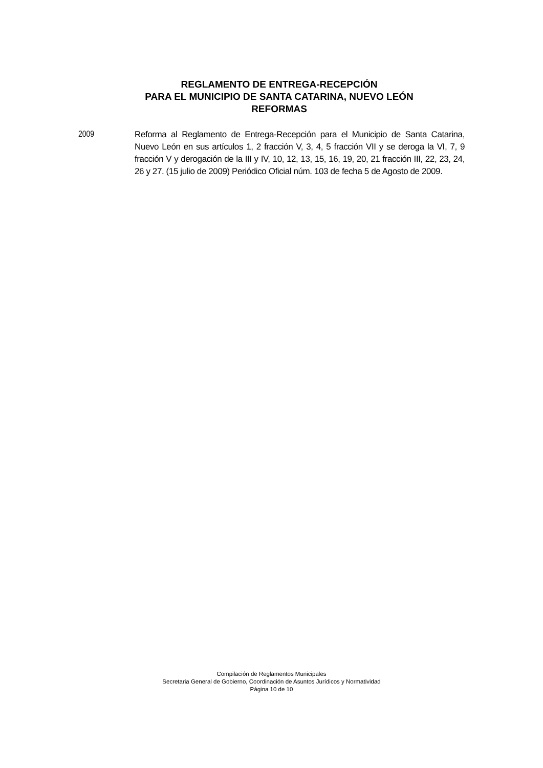REGLAMENTO DE ENTREGA-RECEPCIÓN
PARA EL MUNICIPIO DE SANTA CATARINA, NUEVO LEÓN
REFORMAS
2009 Reforma al Reglamento de Entrega-Recepción para el Municipio de Santa Catarina, Nuevo León en sus artículos 1, 2 fracción V, 3, 4, 5 fracción VII y se deroga la VI, 7, 9 fracción V y derogación de la III y IV, 10, 12, 13, 15, 16, 19, 20, 21 fracción III, 22, 23, 24, 26 y 27. (15 julio de 2009) Periódico Oficial núm. 103 de fecha 5 de Agosto de 2009.
Compilación de Reglamentos Municipales
Secretaria General de Gobierno, Coordinación de Asuntos Jurídicos y Normatividad
Página 10 de 10